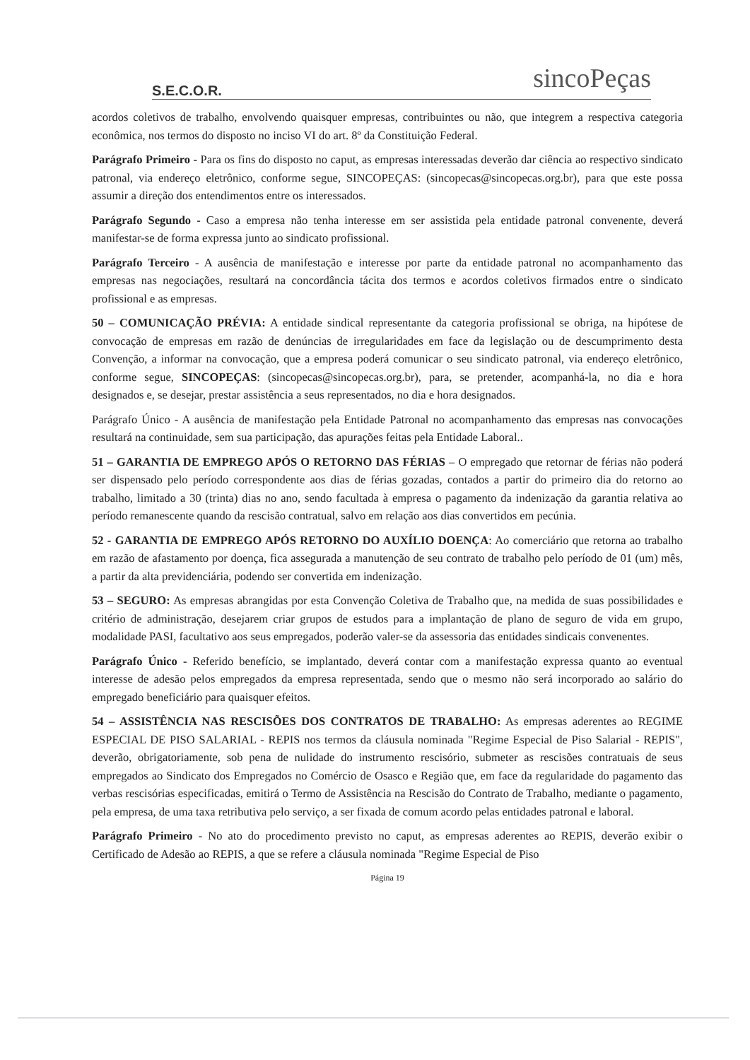S.E.C.O.R.
sincoPeças
acordos coletivos de trabalho, envolvendo quaisquer empresas, contribuintes ou não, que integrem a respectiva categoria econômica, nos termos do disposto no inciso VI do art. 8º da Constituição Federal.
Parágrafo Primeiro - Para os fins do disposto no caput, as empresas interessadas deverão dar ciência ao respectivo sindicato patronal, via endereço eletrônico, conforme segue, SINCOPEÇAS: (sincopecas@sincopecas.org.br), para que este possa assumir a direção dos entendimentos entre os interessados.
Parágrafo Segundo - Caso a empresa não tenha interesse em ser assistida pela entidade patronal convenente, deverá manifestar-se de forma expressa junto ao sindicato profissional.
Parágrafo Terceiro - A ausência de manifestação e interesse por parte da entidade patronal no acompanhamento das empresas nas negociações, resultará na concordância tácita dos termos e acordos coletivos firmados entre o sindicato profissional e as empresas.
50 – COMUNICAÇÃO PRÉVIA: A entidade sindical representante da categoria profissional se obriga, na hipótese de convocação de empresas em razão de denúncias de irregularidades em face da legislação ou de descumprimento desta Convenção, a informar na convocação, que a empresa poderá comunicar o seu sindicato patronal, via endereço eletrônico, conforme segue, SINCOPEÇAS: (sincopecas@sincopecas.org.br), para, se pretender, acompanhá-la, no dia e hora designados e, se desejar, prestar assistência a seus representados, no dia e hora designados.
Parágrafo Único - A ausência de manifestação pela Entidade Patronal no acompanhamento das empresas nas convocações resultará na continuidade, sem sua participação, das apurações feitas pela Entidade Laboral..
51 – GARANTIA DE EMPREGO APÓS O RETORNO DAS FÉRIAS – O empregado que retornar de férias não poderá ser dispensado pelo período correspondente aos dias de férias gozadas, contados a partir do primeiro dia do retorno ao trabalho, limitado a 30 (trinta) dias no ano, sendo facultada à empresa o pagamento da indenização da garantia relativa ao período remanescente quando da rescisão contratual, salvo em relação aos dias convertidos em pecúnia.
52 - GARANTIA DE EMPREGO APÓS RETORNO DO AUXÍLIO DOENÇA: Ao comerciário que retorna ao trabalho em razão de afastamento por doença, fica assegurada a manutenção de seu contrato de trabalho pelo período de 01 (um) mês, a partir da alta previdenciária, podendo ser convertida em indenização.
53 – SEGURO: As empresas abrangidas por esta Convenção Coletiva de Trabalho que, na medida de suas possibilidades e critério de administração, desejarem criar grupos de estudos para a implantação de plano de seguro de vida em grupo, modalidade PASI, facultativo aos seus empregados, poderão valer-se da assessoria das entidades sindicais convenentes.
Parágrafo Único - Referido benefício, se implantado, deverá contar com a manifestação expressa quanto ao eventual interesse de adesão pelos empregados da empresa representada, sendo que o mesmo não será incorporado ao salário do empregado beneficiário para quaisquer efeitos.
54 – ASSISTÊNCIA NAS RESCISÕES DOS CONTRATOS DE TRABALHO: As empresas aderentes ao REGIME ESPECIAL DE PISO SALARIAL - REPIS nos termos da cláusula nominada "Regime Especial de Piso Salarial - REPIS", deverão, obrigatoriamente, sob pena de nulidade do instrumento rescisório, submeter as rescisões contratuais de seus empregados ao Sindicato dos Empregados no Comércio de Osasco e Região que, em face da regularidade do pagamento das verbas rescisórias especificadas, emitirá o Termo de Assistência na Rescisão do Contrato de Trabalho, mediante o pagamento, pela empresa, de uma taxa retributiva pelo serviço, a ser fixada de comum acordo pelas entidades patronal e laboral.
Parágrafo Primeiro - No ato do procedimento previsto no caput, as empresas aderentes ao REPIS, deverão exibir o Certificado de Adesão ao REPIS, a que se refere a cláusula nominada "Regime Especial de Piso
Página 19